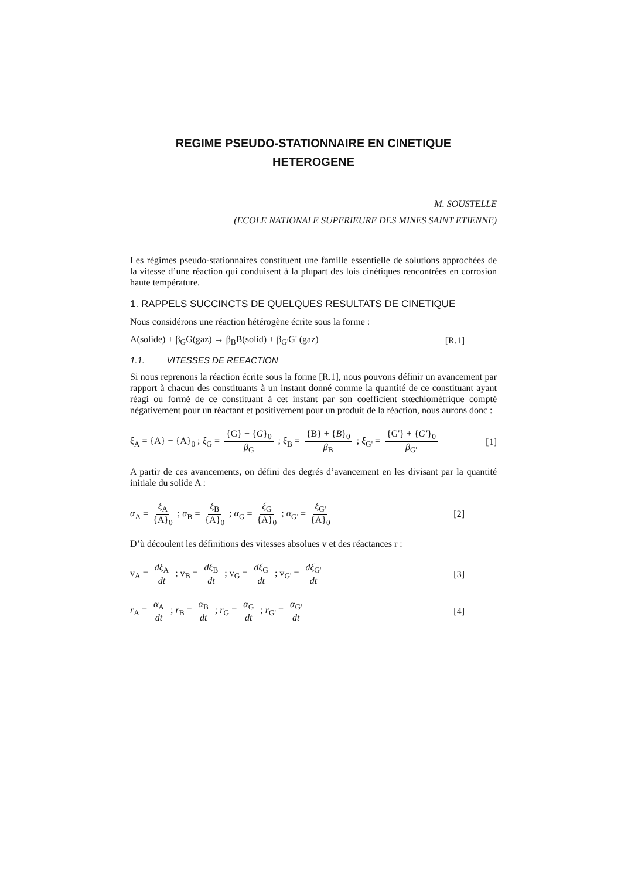REGIME PSEUDO-STATIONNAIRE EN CINETIQUE
HETEROGENE
M. SOUSTELLE
(ECOLE NATIONALE SUPERIEURE DES MINES SAINT ETIENNE)
Les régimes pseudo-stationnaires constituent une famille essentielle de solutions approchées de la vitesse d’une réaction qui conduisent à la plupart des lois cinétiques rencontrées en corrosion haute température.
1. RAPPELS SUCCINCTS DE QUELQUES RESULTATS DE CINETIQUE
Nous considérons une réaction hétérogène écrite sous la forme :
A(solide) + β<sub>G</sub>G(gaz) → β<sub>B</sub>B(solid) + β<sub>G'</sub>G' (gaz) [R.1]
1.1. VITESSES DE REEACTION
Si nous reprenons la réaction écrite sous la forme [R.1], nous pouvons définir un avancement par rapport à chacun des constituants à un instant donné comme la quantité de ce constituant ayant réagi ou formé de ce constituant à cet instant par son coefficient stœchiométrique compté négativement pour un réactant et positivement pour un produit de la réaction, nous aurons donc :
ξ<sub>A</sub> = {A} − {A}<sub>0</sub> ; ξ<sub>G</sub> = {G} − {G}<sub>0</sub> β<sub>G</sub> ; ξ<sub>B</sub> = {B} + {B}<sub>0</sub> β<sub>B</sub> ; ξ<sub>G'</sub> = {G'} + {G'}<sub>0</sub> β<sub>G'</sub> [1]
A partir de ces avancements, on défini des degrés d’avancement en les divisant par la quantité initiale du solide A :
α<sub>A</sub> = ξ<sub>A</sub> {A}<sub>0</sub> ; α<sub>B</sub> = ξ<sub>B</sub> {A}<sub>0</sub> ; α<sub>G</sub> = ξ<sub>G</sub> {A}<sub>0</sub> ; α<sub>G'</sub> = ξ<sub>G'</sub> {A}<sub>0</sub> [2]
D’ù découlent les définitions des vitesses absolues v et des réactances r :
v<sub>A</sub> = dξ<sub>A</sub> dt ; v<sub>B</sub> = dξ<sub>B</sub> dt ; v<sub>G</sub> = dξ<sub>G</sub> dt ; v<sub>G'</sub> = dξ<sub>G'</sub> dt [3]
r<sub>A</sub> = α<sub>A</sub> dt ; r<sub>B</sub> = α<sub>B</sub> dt ; r<sub>G</sub> = α<sub>G</sub> dt ; r<sub>G'</sub> = α<sub>G'</sub> dt [4]